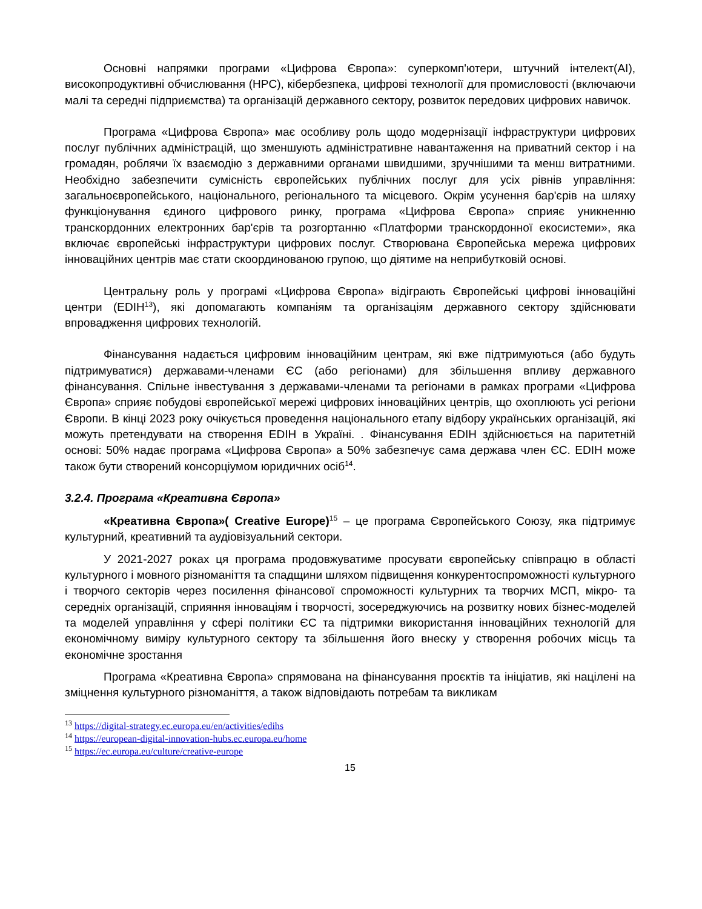Основні напрямки програми «Цифрова Європа»: суперкомп'ютери, штучний інтелект(AI), високопродуктивні обчислювання (HPC), кібербезпека, цифрові технології для промисловості (включаючи малі та середні підприємства) та організацій державного сектору, розвиток передових цифрових навичок.
Програма «Цифрова Європа» має особливу роль щодо модернізації інфраструктури цифрових послуг публічних адміністрацій, що зменшують адміністративне навантаження на приватний сектор і на громадян, роблячи їх взаємодію з державними органами швидшими, зручнішими та менш витратними. Необхідно забезпечити сумісність європейських публічних послуг для усіх рівнів управління: загальноєвропейського, національного, регіонального та місцевого. Окрім усунення бар'єрів на шляху функціонування єдиного цифрового ринку, програма «Цифрова Європа» сприяє уникненню транскордонних електронних бар'єрів та розгортанню «Платформи транскордонної екосистеми», яка включає європейські інфраструктури цифрових послуг. Створювана Європейська мережа цифрових інноваційних центрів має стати скоординованою групою, що діятиме на неприбутковій основі.
Центральну роль у програмі «Цифрова Європа» відіграють Європейські цифрові інноваційні центри (EDIH<sup>13</sup>), які допомагають компаніям та організаціям державного сектору здійснювати впровадження цифрових технологій.
Фінансування надається цифровим інноваційним центрам, які вже підтримуються (або будуть підтримуватися) державами-членами ЄС (або регіонами) для збільшення впливу державного фінансування. Спільне інвестування з державами-членами та регіонами в рамках програми «Цифрова Європа» сприяє побудові європейської мережі цифрових інноваційних центрів, що охоплюють усі регіони Європи. В кінці 2023 року очікується проведення національного етапу відбору українських організацій, які можуть претендувати на створення EDIH в Україні. . Фінансування EDIH здійснюється на паритетній основі: 50% надає програма «Цифрова Європа» а 50% забезпечує сама держава член ЄС. EDIH може також бути створений консорціумом юридичних осіб<sup>14</sup>.
3.2.4. Програма «Креативна Європа»
«Креативна Європа»( Creative Europe)<sup>15</sup> – це програма Європейського Союзу, яка підтримує культурний, креативний та аудіовізуальний сектори.
У 2021-2027 роках ця програма продовжуватиме просувати європейську співпрацю в області культурного і мовного різноманіття та спадщини шляхом підвищення конкурентоспроможності культурного і творчого секторів через посилення фінансової спроможності культурних та творчих МСП, мікро- та середніх організацій, сприяння інноваціям і творчості, зосереджуючись на розвитку нових бізнес-моделей та моделей управління у сфері політики ЄС та підтримки використання інноваційних технологій для економічному виміру культурного сектору та збільшення його внеску у створення робочих місць та економічне зростання
Програма «Креативна Європа» спрямована на фінансування проєктів та ініціатив, які націлені на зміцнення культурного різноманіття, а також відповідають потребам та викликам
<sup>13</sup> https://digital-strategy.ec.europa.eu/en/activities/edihs
<sup>14</sup> https://european-digital-innovation-hubs.ec.europa.eu/home
<sup>15</sup> https://ec.europa.eu/culture/creative-europe
15